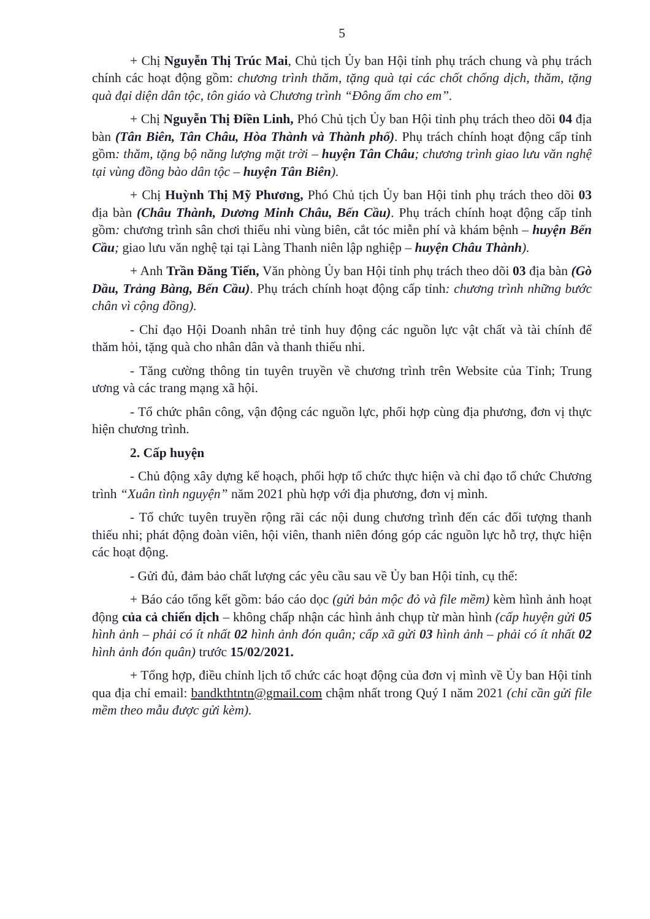5
+ Chị Nguyễn Thị Trúc Mai, Chủ tịch Ủy ban Hội tỉnh phụ trách chung và phụ trách chính các hoạt động gồm: chương trình thăm, tặng quà tại các chốt chống dịch, thăm, tặng quà đại diện dân tộc, tôn giáo và Chương trình “Đông ấm cho em”.
+ Chị Nguyễn Thị Điền Linh, Phó Chủ tịch Ủy ban Hội tỉnh phụ trách theo dõi 04 địa bàn (Tân Biên, Tân Châu, Hòa Thành và Thành phố). Phụ trách chính hoạt động cấp tỉnh gồm: thăm, tặng bộ năng lượng mặt trời – huyện Tân Châu; chương trình giao lưu văn nghệ tại vùng đồng bào dân tộc – huyện Tân Biên).
+ Chị Huỳnh Thị Mỹ Phương, Phó Chủ tịch Ủy ban Hội tỉnh phụ trách theo dõi 03 địa bàn (Châu Thành, Dương Minh Châu, Bến Cầu). Phụ trách chính hoạt động cấp tỉnh gồm: chương trình sân chơi thiếu nhi vùng biên, cắt tóc miễn phí và khám bệnh – huyện Bến Cầu; giao lưu văn nghệ tại tại Làng Thanh niên lập nghiệp – huyện Châu Thành).
+ Anh Trần Đăng Tiến, Văn phòng Ủy ban Hội tỉnh phụ trách theo dõi 03 địa bàn (Gò Dầu, Trảng Bàng, Bến Cầu). Phụ trách chính hoạt động cấp tỉnh: chương trình những bước chân vì cộng đồng).
- Chỉ đạo Hội Doanh nhân trẻ tỉnh huy động các nguồn lực vật chất và tài chính để thăm hỏi, tặng quà cho nhân dân và thanh thiếu nhi.
- Tăng cường thông tin tuyên truyền về chương trình trên Website của Tỉnh; Trung ương và các trang mạng xã hội.
- Tổ chức phân công, vận động các nguồn lực, phối hợp cùng địa phương, đơn vị thực hiện chương trình.
2. Cấp huyện
- Chủ động xây dựng kế hoạch, phối hợp tổ chức thực hiện và chỉ đạo tổ chức Chương trình “Xuân tình nguyện” năm 2021 phù hợp với địa phương, đơn vị mình.
- Tổ chức tuyên truyền rộng rãi các nội dung chương trình đến các đối tượng thanh thiếu nhi; phát động đoàn viên, hội viên, thanh niên đóng góp các nguồn lực hỗ trợ, thực hiện các hoạt động.
- Gửi đủ, đảm bảo chất lượng các yêu cầu sau về Ủy ban Hội tỉnh, cụ thể:
+ Báo cáo tổng kết gồm: báo cáo dọc (gửi bản mộc đỏ và file mềm) kèm hình ảnh hoạt động của cả chiến dịch – không chấp nhận các hình ảnh chụp từ màn hình (cấp huyện gửi 05 hình ảnh – phải có ít nhất 02 hình ảnh đón quân; cấp xã gửi 03 hình ảnh – phải có ít nhất 02 hình ảnh đón quân) trước 15/02/2021.
+ Tổng hợp, điều chỉnh lịch tổ chức các hoạt động của đơn vị mình về Ủy ban Hội tỉnh qua địa chỉ email: bandkthtntn@gmail.com chậm nhất trong Quý I năm 2021 (chỉ cần gửi file mềm theo mẫu được gửi kèm).